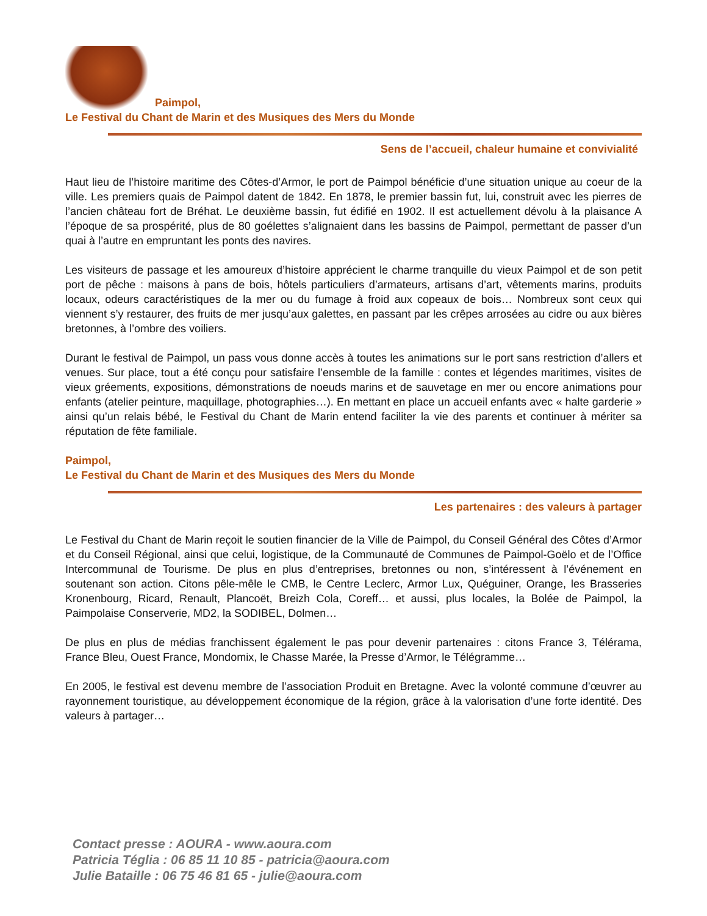Paimpol,
Le Festival du Chant de Marin et des Musiques des Mers du Monde
Sens de l’accueil, chaleur humaine et convivialité
Haut lieu de l’histoire maritime des Côtes-d’Armor, le port de Paimpol bénéficie d’une situation unique au coeur de la ville. Les premiers quais de Paimpol datent de 1842. En 1878, le premier bassin fut, lui, construit avec les pierres de l’ancien château fort de Bréhat. Le deuxième bassin, fut édifié en 1902. Il est actuellement dévolu à la plaisance A l’époque de sa prospérité, plus de 80 goélettes s’alignaient dans les bassins de Paimpol, permettant de passer d’un quai à l’autre en empruntant les ponts des navires.
Les visiteurs de passage et les amoureux d’histoire apprécient le charme tranquille du vieux Paimpol et de son petit port de pêche : maisons à pans de bois, hôtels particuliers d’armateurs, artisans d’art, vêtements marins, produits locaux, odeurs caractéristiques de la mer ou du fumage à froid aux copeaux de bois… Nombreux sont ceux qui viennent s’y restaurer, des fruits de mer jusqu’aux galettes, en passant par les crêpes arrosées au cidre ou aux bières bretonnes, à l’ombre des voiliers.
Durant le festival de Paimpol, un pass vous donne accès à toutes les animations sur le port sans restriction d’allers et venues. Sur place, tout a été conçu pour satisfaire l’ensemble de la famille : contes et légendes maritimes, visites de vieux gréements, expositions, démonstrations de noeuds marins et de sauvetage en mer ou encore animations pour enfants (atelier peinture, maquillage, photographies…). En mettant en place un accueil enfants avec « halte garderie » ainsi qu’un relais bébé, le Festival du Chant de Marin entend faciliter la vie des parents et continuer à mériter sa réputation de fête familiale.
Paimpol,
Le Festival du Chant de Marin et des Musiques des Mers du Monde
Les partenaires : des valeurs à partager
Le Festival du Chant de Marin reçoit le soutien financier de la Ville de Paimpol, du Conseil Général des Côtes d’Armor et du Conseil Régional, ainsi que celui, logistique, de la Communauté de Communes de Paimpol-Goëlo et de l’Office Intercommunal de Tourisme. De plus en plus d’entreprises, bretonnes ou non, s’intéressent à l’événement en soutenant son action. Citons pêle-mêle le CMB, le Centre Leclerc, Armor Lux, Quéguiner, Orange, les Brasseries Kronenbourg, Ricard, Renault, Plancoët, Breizh Cola, Coreff… et aussi, plus locales, la Bolée de Paimpol, la Paimpolaise Conserverie, MD2, la SODIBEL, Dolmen…
De plus en plus de médias franchissent également le pas pour devenir partenaires : citons France 3, Télérama, France Bleu, Ouest France, Mondomix, le Chasse Marée, la Presse d’Armor, le Télégramme…
En 2005, le festival est devenu membre de l’association Produit en Bretagne. Avec la volonté commune d’œuvrer au rayonnement touristique, au développement économique de la région, grâce à la valorisation d’une forte identité. Des valeurs à partager…
Contact presse : AOURA - www.aoura.com
Patricia Téglia : 06 85 11 10 85 - patricia@aoura.com
Julie Bataille : 06 75 46 81 65 - julie@aoura.com